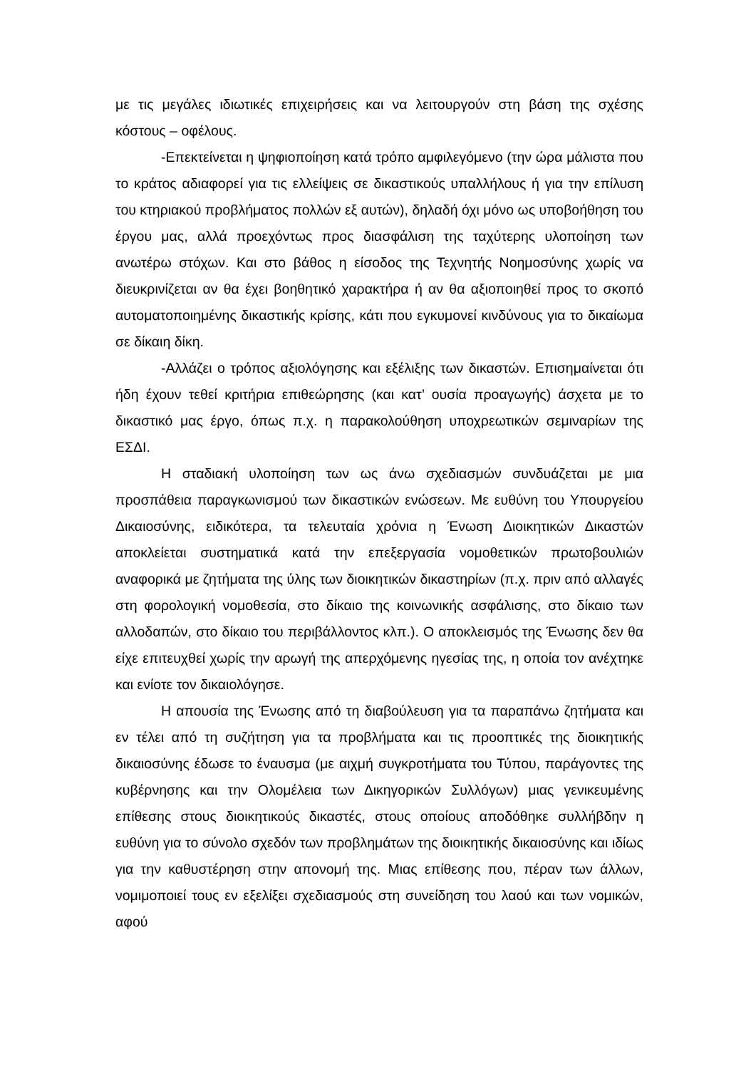με τις μεγάλες ιδιωτικές επιχειρήσεις και να λειτουργούν στη βάση της σχέσης κόστους – οφέλους.
-Επεκτείνεται η ψηφιοποίηση κατά τρόπο αμφιλεγόμενο (την ώρα μάλιστα που το κράτος αδιαφορεί για τις ελλείψεις σε δικαστικούς υπαλλήλους ή για την επίλυση του κτηριακού προβλήματος πολλών εξ αυτών), δηλαδή όχι μόνο ως υποβοήθηση του έργου μας, αλλά προεχόντως προς διασφάλιση της ταχύτερης υλοποίηση των ανωτέρω στόχων. Και στο βάθος η είσοδος της Τεχνητής Νοημοσύνης χωρίς να διευκρινίζεται αν θα έχει βοηθητικό χαρακτήρα ή αν θα αξιοποιηθεί προς το σκοπό αυτοματοποιημένης δικαστικής κρίσης, κάτι που εγκυμονεί κινδύνους για το δικαίωμα σε δίκαιη δίκη.
-Αλλάζει ο τρόπος αξιολόγησης και εξέλιξης των δικαστών. Επισημαίνεται ότι ήδη έχουν τεθεί κριτήρια επιθεώρησης (και κατ’ ουσία προαγωγής) άσχετα με το δικαστικό μας έργο, όπως π.χ. η παρακολούθηση υποχρεωτικών σεμιναρίων της ΕΣΔΙ.
Η σταδιακή υλοποίηση των ως άνω σχεδιασμών συνδυάζεται με μια προσπάθεια παραγκωνισμού των δικαστικών ενώσεων. Με ευθύνη του Υπουργείου Δικαιοσύνης, ειδικότερα, τα τελευταία χρόνια η Ένωση Διοικητικών Δικαστών αποκλείεται συστηματικά κατά την επεξεργασία νομοθετικών πρωτοβουλιών αναφορικά με ζητήματα της ύλης των διοικητικών δικαστηρίων (π.χ. πριν από αλλαγές στη φορολογική νομοθεσία, στο δίκαιο της κοινωνικής ασφάλισης, στο δίκαιο των αλλοδαπών, στο δίκαιο του περιβάλλοντος κλπ.). Ο αποκλεισμός της Ένωσης δεν θα είχε επιτευχθεί χωρίς την αρωγή της απερχόμενης ηγεσίας της, η οποία τον ανέχτηκε και ενίοτε τον δικαιολόγησε.
Η απουσία της Ένωσης από τη διαβούλευση για τα παραπάνω ζητήματα και εν τέλει από τη συζήτηση για τα προβλήματα και τις προοπτικές της διοικητικής δικαιοσύνης έδωσε το έναυσμα (με αιχμή συγκροτήματα του Τύπου, παράγοντες της κυβέρνησης και την Ολομέλεια των Δικηγορικών Συλλόγων) μιας γενικευμένης επίθεσης στους διοικητικούς δικαστές, στους οποίους αποδόθηκε συλλήβδην η ευθύνη για το σύνολο σχεδόν των προβλημάτων της διοικητικής δικαιοσύνης και ιδίως για την καθυστέρηση στην απονομή της. Μιας επίθεσης που, πέραν των άλλων, νομιμοποιεί τους εν εξελίξει σχεδιασμούς στη συνείδηση του λαού και των νομικών, αφού